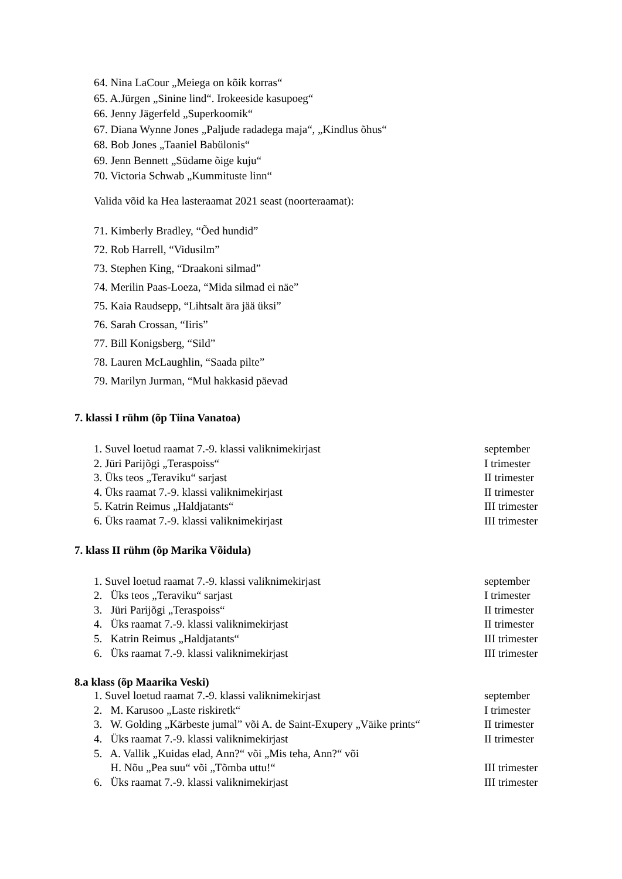64. Nina LaCour „Meiega on kõik korras“
65. A.Jürgen „Sinine lind“. Irokeeside kasupoeg“
66. Jenny Jägerfeld „Superkoomik“
67. Diana Wynne Jones „Paljude radadega maja“, „Kindlus õhus“
68. Bob Jones „Taaniel Babülonis“
69. Jenn Bennett „Südame õige kuju“
70. Victoria Schwab „Kummituste linn“
Valida võid ka Hea lasteraamat 2021 seast (noorteraamat):
71. Kimberly Bradley, “Õed hundid”
72. Rob Harrell, “Vidusilm”
73. Stephen King, “Draakoni silmad”
74. Merilin Paas-Loeza, “Mida silmad ei näe”
75. Kaia Raudsepp, “Lihtsalt ära jää üksi”
76. Sarah Crossan, “Iiris”
77. Bill Konigsberg, “Sild”
78. Lauren McLaughlin, “Saada pilte”
79. Marilyn Jurman, “Mul hakkasid päevad
7. klassi I rühm (õp Tiina Vanatoa)
1. Suvel loetud raamat 7.-9. klassi valiknimekirjast september
2. Jüri Parijõgi „Teraspoiss“I trimester
3. Üks teos „Teraviku“ sarjast II trimester
4. Üks raamat 7.-9. klassi valiknimekirjast II trimester
5. Katrin Reimus „Haldjatants“III trimester
6. Üks raamat 7.-9. klassi valiknimekirjast III trimester
7. klass II rühm (õp Marika Võidula)
1. Suvel loetud raamat 7.-9. klassi valiknimekirjast september
2. Üks teos „Teraviku“ sarjast I trimester
3. Jüri Parijõgi „Teraspoiss“II trimester
4. Üks raamat 7.-9. klassi valiknimekirjast II trimester
5. Katrin Reimus „Haldjatants“III trimester
6. Üks raamat 7.-9. klassi valiknimekirjast III trimester
8.a klass (õp Maarika Veski)
1. Suvel loetud raamat 7.-9. klassi valiknimekirjast september
2. M. Karusoo „Laste riskiretk“I trimester
3. W. Golding „Kärbeste jumal” või A. de Saint-Exupery „Väike prints“II trimester
4. Üks raamat 7.-9. klassi valiknimekirjast II trimester
5. A. Vallik „Kuidas elad, Ann?“ või „Mis teha, Ann?“ või
H. Nõu „Pea suu“ või „Tõmba uttu!“III trimester
6. Üks raamat 7.-9. klassi valiknimekirjast III trimester